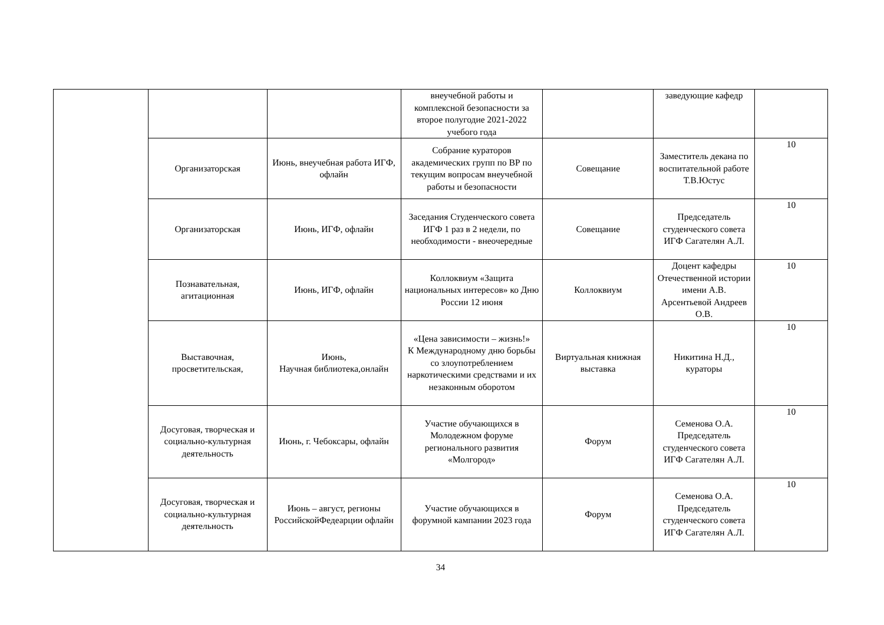| | | | внеучебной работы и комплексной безопасности за второе полугодие 2021-2022 учебого года | | заведующие кафедр | |
| | Организаторская | Июнь, внеучебная работа ИГФ, офлайн | Собрание кураторов академических групп по ВР по текущим вопросам внеучебной работы и безопасности | Совещание | Заместитель декана по воспитательной работе Т.В.Юстус | 10 |
| | Организаторская | Июнь, ИГФ, офлайн | Заседания Студенческого совета ИГФ 1 раз в 2 недели, по необходимости - внеочередные | Совещание | Председатель студенческого совета ИГФ Сагателян А.Л. | 10 |
| | Познавательная, агитационная | Июнь, ИГФ, офлайн | Коллоквиум «Защита национальных интересов» ко Дню России 12 июня | Коллоквиум | Доцент кафедры Отечественной истории имени А.В. Арсентьевой Андреев О.В. | 10 |
| | Выставочная, просветительская, | Июнь, Научная библиотека,онлайн | «Цена зависимости – жизнь!» К Международному дню борьбы со злоупотреблением наркотическими средствами и их незаконным оборотом | Виртуальная книжная выставка | Никитина Н.Д., кураторы | 10 |
| | Досуговая, творческая и социально-культурная деятельность | Июнь, г. Чебоксары, офлайн | Участие обучающихся в Молодежном форуме регионального развития «Молгород» | Форум | Семенова О.А. Председатель студенческого совета ИГФ Сагателян А.Л. | 10 |
| | Досуговая, творческая и социально-культурная деятельность | Июнь – август, регионы РоссийскойФедеарции офлайн | Участие обучающихся в форумной кампании 2023 года | Форум | Семенова О.А. Председатель студенческого совета ИГФ Сагателян А.Л. | 10 |
34